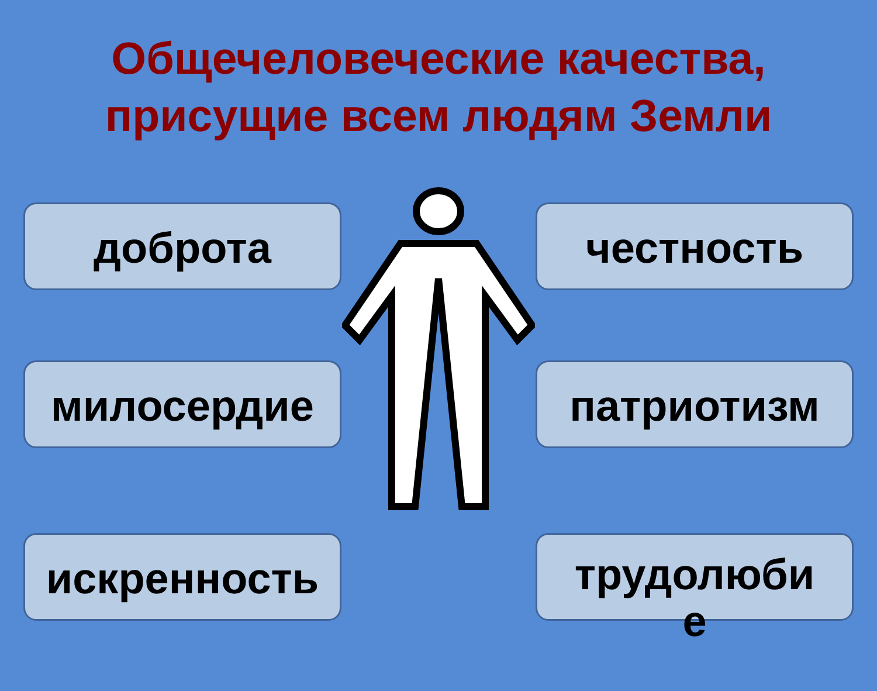Общечеловеческие качества,
присущие всем людям Земли
доброта
милосердие
искренность
честность
патриотизм
трудолюби
е